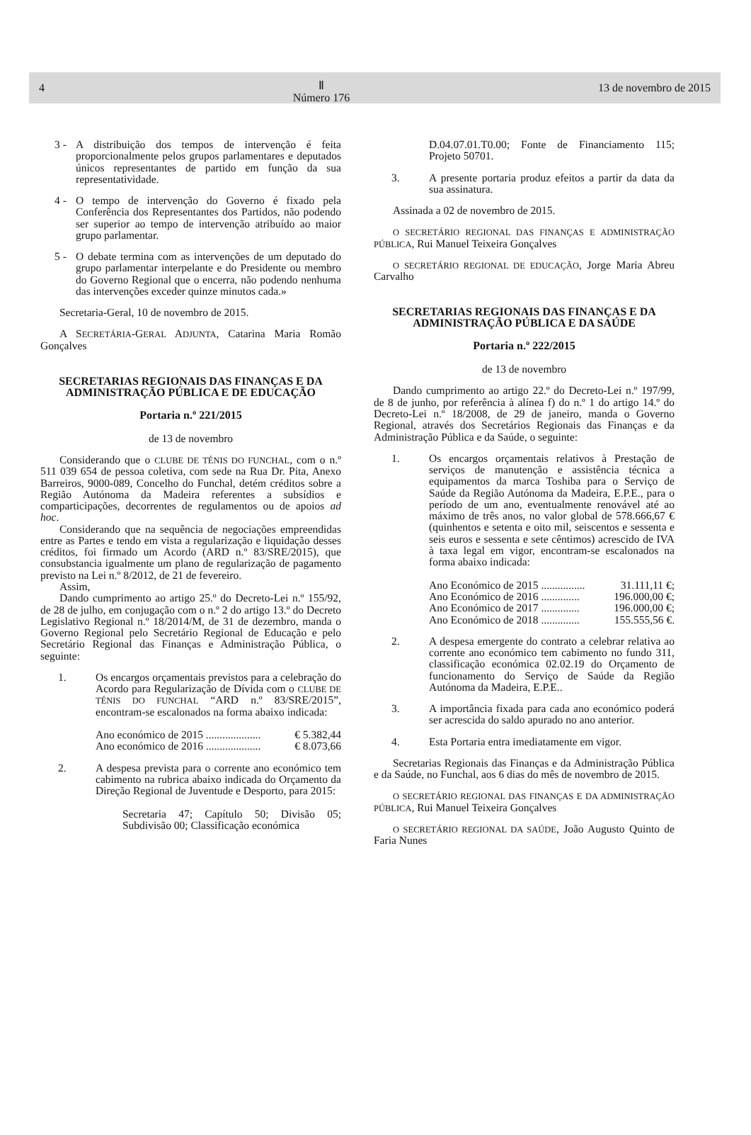4 Ⅱ
Número 176 13 de novembro de 2015
3 - A distribuição dos tempos de intervenção é feita proporcionalmente pelos grupos parlamentares e deputados únicos representantes de partido em função da sua representatividade.
4 - O tempo de intervenção do Governo é fixado pela Conferência dos Representantes dos Partidos, não podendo ser superior ao tempo de intervenção atribuído ao maior grupo parlamentar.
5 - O debate termina com as intervenções de um deputado do grupo parlamentar interpelante e do Presidente ou membro do Governo Regional que o encerra, não podendo nenhuma das intervenções exceder quinze minutos cada.»
Secretaria-Geral, 10 de novembro de 2015.
A SECRETÁRIA-GERAL ADJUNTA, Catarina Maria Romão Gonçalves
SECRETARIAS REGIONAIS DAS FINANÇAS E DA ADMINISTRAÇÃO PÚBLICA E DE EDUCAÇÃO
Portaria n.º 221/2015
de 13 de novembro
Considerando que o CLUBE DE TÉNIS DO FUNCHAL, com o n.º 511 039 654 de pessoa coletiva, com sede na Rua Dr. Pita, Anexo Barreiros, 9000-089, Concelho do Funchal, detém créditos sobre a Região Autónoma da Madeira referentes a subsídios e comparticipações, decorrentes de regulamentos ou de apoios ad hoc.
Considerando que na sequência de negociações empreendidas entre as Partes e tendo em vista a regularização e liquidação desses créditos, foi firmado um Acordo (ARD n.º 83/SRE/2015), que consubstancia igualmente um plano de regularização de pagamento previsto na Lei n.º 8/2012, de 21 de fevereiro.
Assim,
Dando cumprimento ao artigo 25.º do Decreto-Lei n.º 155/92, de 28 de julho, em conjugação com o n.º 2 do artigo 13.º do Decreto Legislativo Regional n.º 18/2014/M, de 31 de dezembro, manda o Governo Regional pelo Secretário Regional de Educação e pelo Secretário Regional das Finanças e Administração Pública, o seguinte:
1. Os encargos orçamentais previstos para a celebração do Acordo para Regularização de Dívida com o CLUBE DE TÉNIS DO FUNCHAL “ARD n.º 83/SRE/2015”, encontram-se escalonados na forma abaixo indicada:
Ano económico de 2015 .................... € 5.382,44
Ano económico de 2016 .................... € 8.073,66
2. A despesa prevista para o corrente ano económico tem cabimento na rubrica abaixo indicada do Orçamento da Direção Regional de Juventude e Desporto, para 2015:
Secretaria 47; Capítulo 50; Divisão 05; Subdivisão 00; Classificação económica
D.04.07.01.T0.00; Fonte de Financiamento 115; Projeto 50701.
3. A presente portaria produz efeitos a partir da data da sua assinatura.
Assinada a 02 de novembro de 2015.
O SECRETÁRIO REGIONAL DAS FINANÇAS E ADMINISTRAÇÃO PÚBLICA, Rui Manuel Teixeira Gonçalves
O SECRETÁRIO REGIONAL DE EDUCAÇÃO, Jorge Maria Abreu Carvalho
SECRETARIAS REGIONAIS DAS FINANÇAS E DA ADMINISTRAÇÃO PÚBLICA E DA SAÚDE
Portaria n.º 222/2015
de 13 de novembro
Dando cumprimento ao artigo 22.º do Decreto-Lei n.º 197/99, de 8 de junho, por referência à alínea f) do n.º 1 do artigo 14.º do Decreto-Lei n.º 18/2008, de 29 de janeiro, manda o Governo Regional, através dos Secretários Regionais das Finanças e da Administração Pública e da Saúde, o seguinte:
1. Os encargos orçamentais relativos à Prestação de serviços de manutenção e assistência técnica a equipamentos da marca Toshiba para o Serviço de Saúde da Região Autónoma da Madeira, E.P.E., para o período de um ano, eventualmente renovável até ao máximo de três anos, no valor global de 578.666,67 € (quinhentos e setenta e oito mil, seiscentos e sessenta e seis euros e sessenta e sete cêntimos) acrescido de IVA à taxa legal em vigor, encontram-se escalonados na forma abaixo indicada:
Ano Económico de 2015 ................ 31.111,11 €;
Ano Económico de 2016 .............. 196.000,00 €;
Ano Económico de 2017 .............. 196.000,00 €;
Ano Económico de 2018 .............. 155.555,56 €.
2. A despesa emergente do contrato a celebrar relativa ao corrente ano económico tem cabimento no fundo 311, classificação económica 02.02.19 do Orçamento de funcionamento do Serviço de Saúde da Região Autónoma da Madeira, E.P.E..
3. A importância fixada para cada ano económico poderá ser acrescida do saldo apurado no ano anterior.
4. Esta Portaria entra imediatamente em vigor.
Secretarias Regionais das Finanças e da Administração Pública e da Saúde, no Funchal, aos 6 dias do mês de novembro de 2015.
O SECRETÁRIO REGIONAL DAS FINANÇAS E DA ADMINISTRAÇÃO PÚBLICA, Rui Manuel Teixeira Gonçalves
O SECRETÁRIO REGIONAL DA SAÚDE, João Augusto Quinto de Faria Nunes